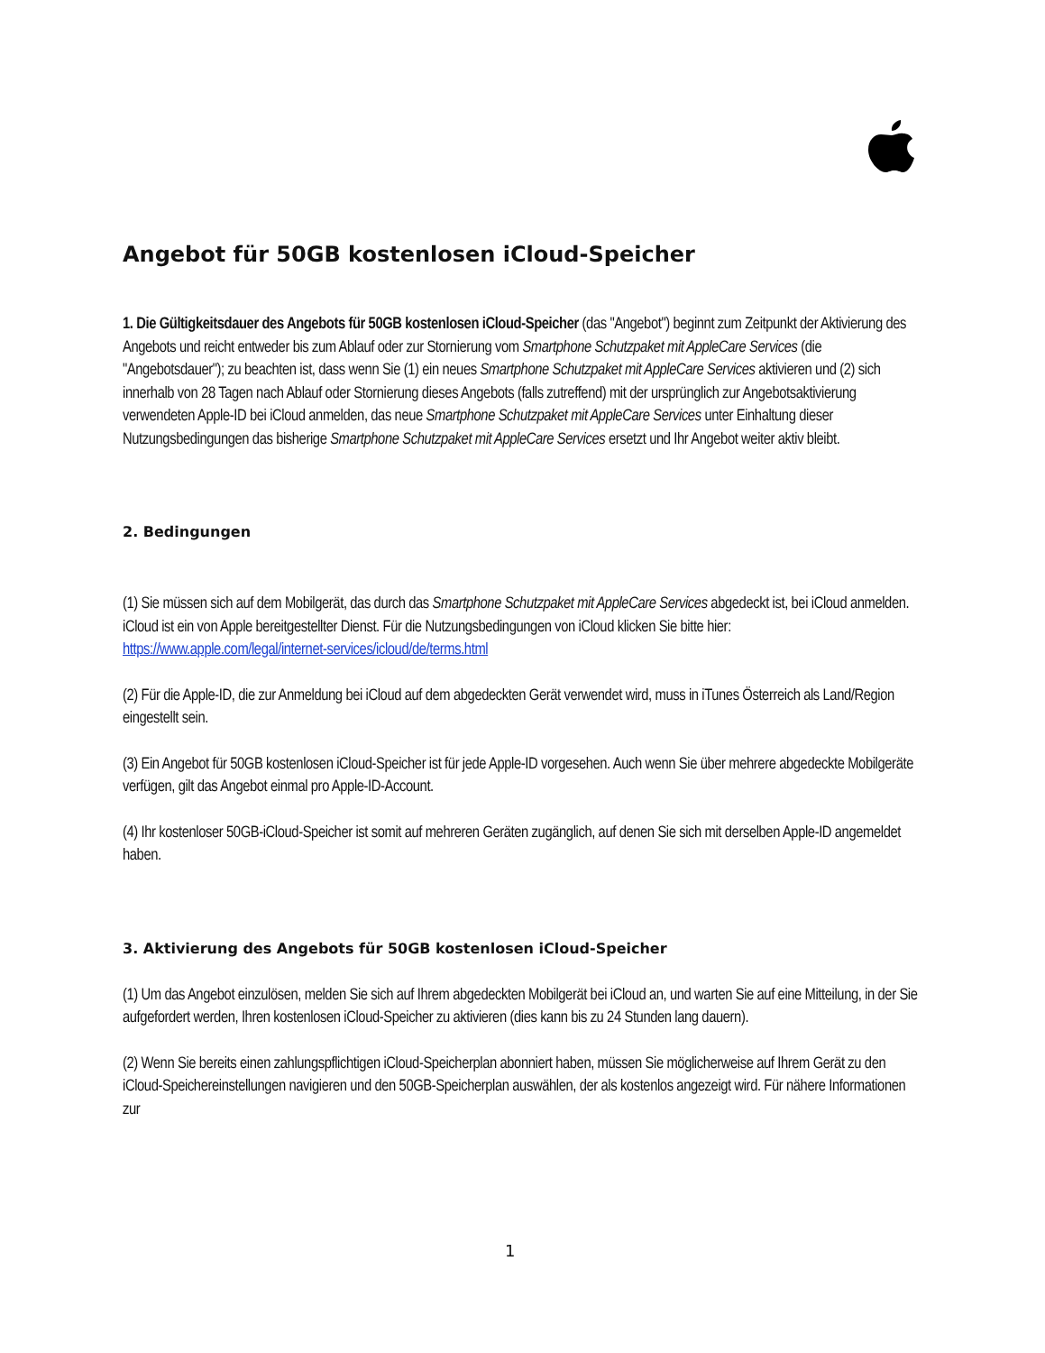Angebot für 50GB kostenlosen iCloud-Speicher
1. Die Gültigkeitsdauer des Angebots für 50GB kostenlosen iCloud-Speicher (das "Angebot") beginnt zum Zeitpunkt der Aktivierung des Angebots und reicht entweder bis zum Ablauf oder zur Stornierung vom Smartphone Schutzpaket mit AppleCare Services (die "Angebotsdauer"); zu beachten ist, dass wenn Sie (1) ein neues Smartphone Schutzpaket mit AppleCare Services aktivieren und (2) sich innerhalb von 28 Tagen nach Ablauf oder Stornierung dieses Angebots (falls zutreffend) mit der ursprünglich zur Angebotsaktivierung verwendeten Apple-ID bei iCloud anmelden, das neue Smartphone Schutzpaket mit AppleCare Services unter Einhaltung dieser Nutzungsbedingungen das bisherige Smartphone Schutzpaket mit AppleCare Services ersetzt und Ihr Angebot weiter aktiv bleibt.
2. Bedingungen
(1) Sie müssen sich auf dem Mobilgerät, das durch das Smartphone Schutzpaket mit AppleCare Services abgedeckt ist, bei iCloud anmelden. iCloud ist ein von Apple bereitgestellter Dienst. Für die Nutzungsbedingungen von iCloud klicken Sie bitte hier: https://www.apple.com/legal/internet-services/icloud/de/terms.html
(2) Für die Apple-ID, die zur Anmeldung bei iCloud auf dem abgedeckten Gerät verwendet wird, muss in iTunes Österreich als Land/Region eingestellt sein.
(3) Ein Angebot für 50GB kostenlosen iCloud-Speicher ist für jede Apple-ID vorgesehen. Auch wenn Sie über mehrere abgedeckte Mobilgeräte verfügen, gilt das Angebot einmal pro Apple-ID-Account.
(4) Ihr kostenloser 50GB-iCloud-Speicher ist somit auf mehreren Geräten zugänglich, auf denen Sie sich mit derselben Apple-ID angemeldet haben.
3. Aktivierung des Angebots für 50GB kostenlosen iCloud-Speicher
(1) Um das Angebot einzulösen, melden Sie sich auf Ihrem abgedeckten Mobilgerät bei iCloud an, und warten Sie auf eine Mitteilung, in der Sie aufgefordert werden, Ihren kostenlosen iCloud-Speicher zu aktivieren (dies kann bis zu 24 Stunden lang dauern).
(2) Wenn Sie bereits einen zahlungspflichtigen iCloud-Speicherplan abonniert haben, müssen Sie möglicherweise auf Ihrem Gerät zu den iCloud-Speichereinstellungen navigieren und den 50GB-Speicherplan auswählen, der als kostenlos angezeigt wird. Für nähere Informationen zur
1